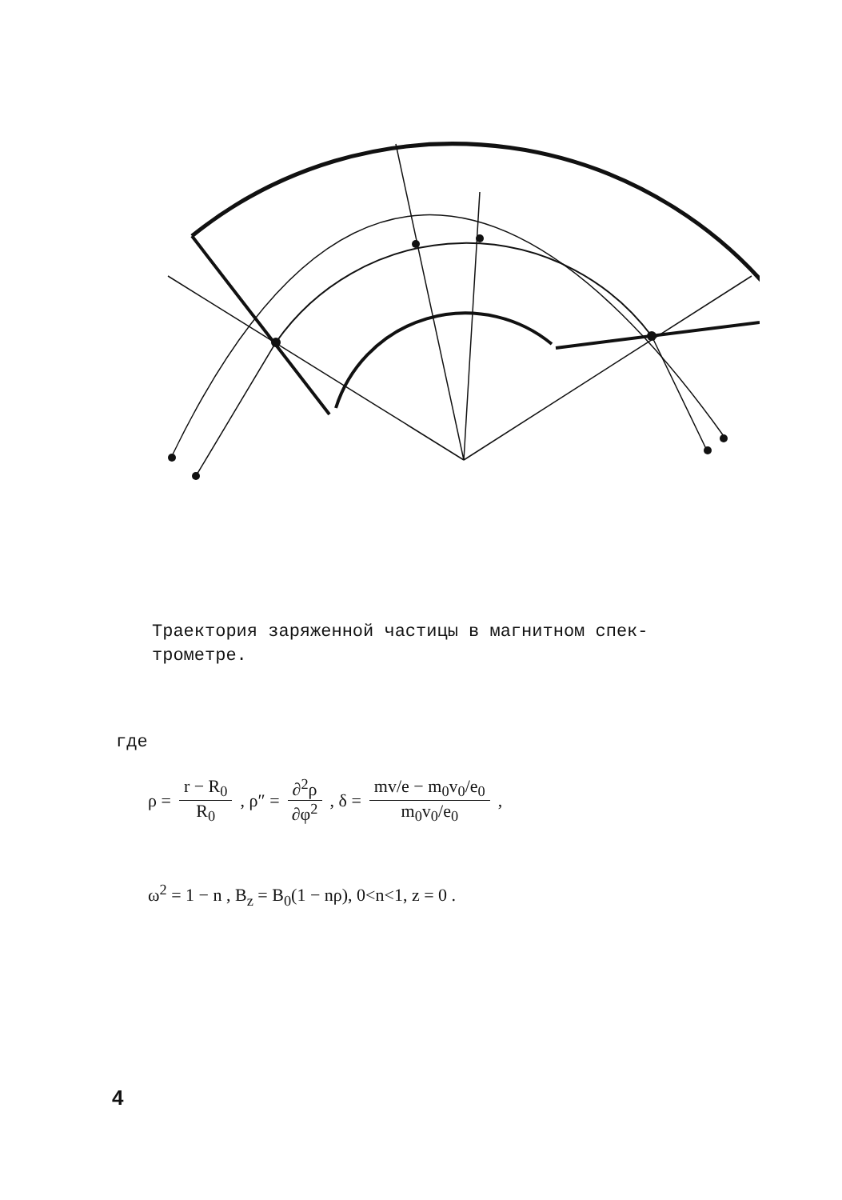Траектория заряженной частицы в магнитном спек-трометре.
где
ρ = r − R<sub>0</sub> R<sub>0</sub> , ρ″ = ∂<sup>2</sup>ρ ∂φ<sup>2</sup>, δ = mv/e − m<sub>0</sub>v<sub>0</sub>/e<sub>0</sub> m<sub>0</sub>v<sub>0</sub>/e<sub>0</sub> ,
ω<sup>2</sup> = 1 − n , B<sub>z</sub> = B<sub>0</sub>(1 − nρ), 0<n<1, z = 0 .
4